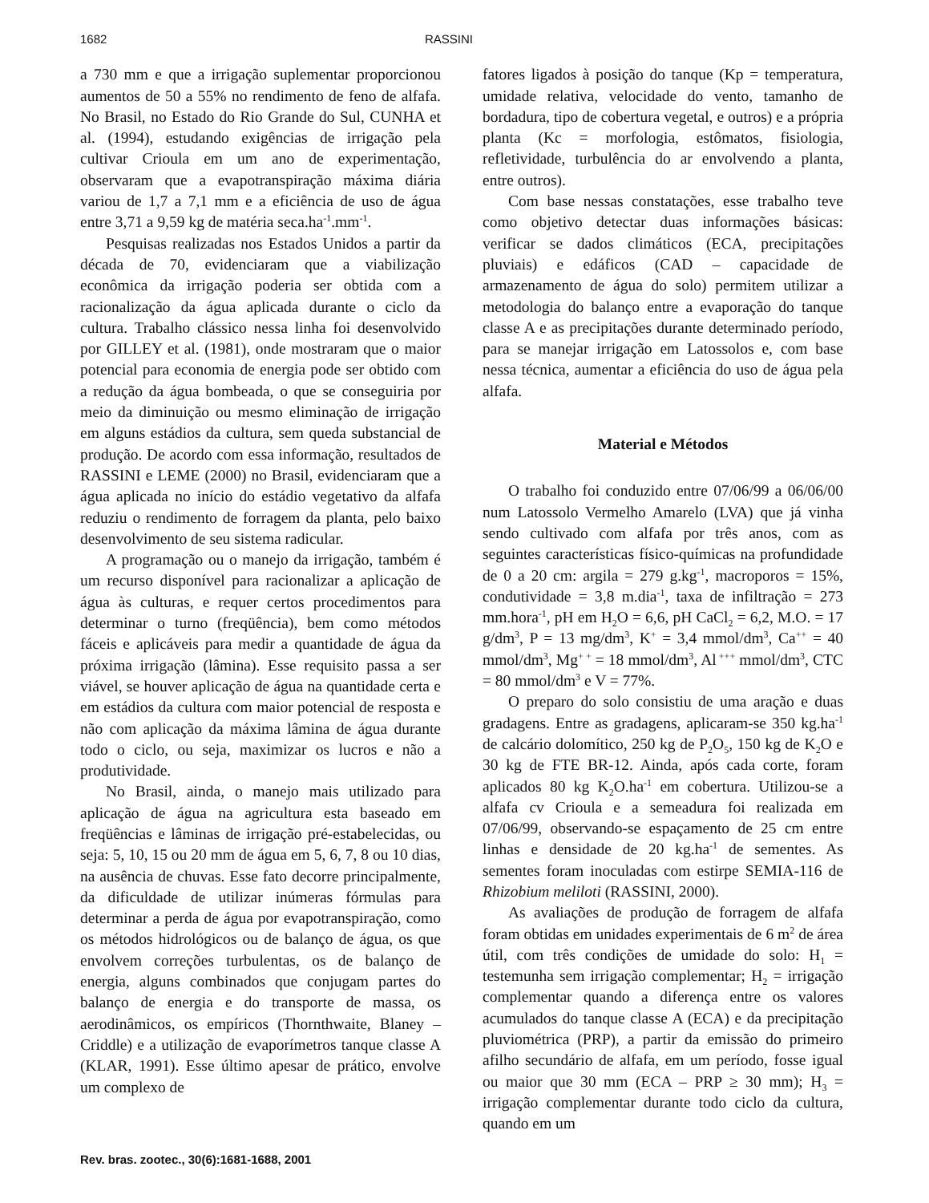1682 RASSINI
a 730 mm e que a irrigação suplementar proporcionou aumentos de 50 a 55% no rendimento de feno de alfafa. No Brasil, no Estado do Rio Grande do Sul, CUNHA et al. (1994), estudando exigências de irrigação pela cultivar Crioula em um ano de experimentação, observaram que a evapotranspiração máxima diária variou de 1,7 a 7,1 mm e a eficiência de uso de água entre 3,71 a 9,59 kg de matéria seca.ha<sup>-1</sup>.mm<sup>-1</sup>.
Pesquisas realizadas nos Estados Unidos a partir da década de 70, evidenciaram que a viabilização econômica da irrigação poderia ser obtida com a racionalização da água aplicada durante o ciclo da cultura. Trabalho clássico nessa linha foi desenvolvido por GILLEY et al. (1981), onde mostraram que o maior potencial para economia de energia pode ser obtido com a redução da água bombeada, o que se conseguiria por meio da diminuição ou mesmo eliminação de irrigação em alguns estádios da cultura, sem queda substancial de produção. De acordo com essa informação, resultados de RASSINI e LEME (2000) no Brasil, evidenciaram que a água aplicada no início do estádio vegetativo da alfafa reduziu o rendimento de forragem da planta, pelo baixo desenvolvimento de seu sistema radicular.
A programação ou o manejo da irrigação, também é um recurso disponível para racionalizar a aplicação de água às culturas, e requer certos procedimentos para determinar o turno (freqüência), bem como métodos fáceis e aplicáveis para medir a quantidade de água da próxima irrigação (lâmina). Esse requisito passa a ser viável, se houver aplicação de água na quantidade certa e em estádios da cultura com maior potencial de resposta e não com aplicação da máxima lâmina de água durante todo o ciclo, ou seja, maximizar os lucros e não a produtividade.
No Brasil, ainda, o manejo mais utilizado para aplicação de água na agricultura esta baseado em freqüências e lâminas de irrigação pré-estabelecidas, ou seja: 5, 10, 15 ou 20 mm de água em 5, 6, 7, 8 ou 10 dias, na ausência de chuvas. Esse fato decorre principalmente, da dificuldade de utilizar inúmeras fórmulas para determinar a perda de água por evapotranspiração, como os métodos hidrológicos ou de balanço de água, os que envolvem correções turbulentas, os de balanço de energia, alguns combinados que conjugam partes do balanço de energia e do transporte de massa, os aerodinâmicos, os empíricos (Thornthwaite, Blaney – Criddle) e a utilização de evaporímetros tanque classe A (KLAR, 1991). Esse último apesar de prático, envolve um complexo de
fatores ligados à posição do tanque (Kp = temperatura, umidade relativa, velocidade do vento, tamanho de bordadura, tipo de cobertura vegetal, e outros) e a própria planta (Kc = morfologia, estômatos, fisiologia, refletividade, turbulência do ar envolvendo a planta, entre outros).
Com base nessas constatações, esse trabalho teve como objetivo detectar duas informações básicas: verificar se dados climáticos (ECA, precipitações pluviais) e edáficos (CAD – capacidade de armazenamento de água do solo) permitem utilizar a metodologia do balanço entre a evaporação do tanque classe A e as precipitações durante determinado período, para se manejar irrigação em Latossolos e, com base nessa técnica, aumentar a eficiência do uso de água pela alfafa.
Material e Métodos
O trabalho foi conduzido entre 07/06/99 a 06/06/00 num Latossolo Vermelho Amarelo (LVA) que já vinha sendo cultivado com alfafa por três anos, com as seguintes características físico-químicas na profundidade de 0 a 20 cm: argila = 279 g.kg<sup>-1</sup>, macroporos = 15%, condutividade = 3,8 m.dia<sup>-1</sup>, taxa de infiltração = 273 mm.hora<sup>-1</sup>, pH em H<sub>2</sub>O = 6,6, pH CaCl<sub>2</sub> = 6,2, M.O. = 17 g/dm<sup>3</sup>, P = 13 mg/dm<sup>3</sup>, K<sup>+</sup> = 3,4 mmol/dm<sup>3</sup>, Ca<sup>++</sup> = 40 mmol/dm<sup>3</sup>, Mg<sup>+ +</sup> = 18 mmol/dm<sup>3</sup>, Al<sup>+++</sup> mmol/dm<sup>3</sup>, CTC = 80 mmol/dm<sup>3</sup> e V = 77%.
O preparo do solo consistiu de uma aração e duas gradagens. Entre as gradagens, aplicaram-se 350 kg.ha<sup>-1</sup> de calcário dolomítico, 250 kg de P<sub>2</sub>O<sub>5</sub>, 150 kg de K<sub>2</sub>O e 30 kg de FTE BR-12. Ainda, após cada corte, foram aplicados 80 kg K<sub>2</sub>O.ha<sup>-1</sup> em cobertura. Utilizou-se a alfafa cv Crioula e a semeadura foi realizada em 07/06/99, observando-se espaçamento de 25 cm entre linhas e densidade de 20 kg.ha<sup>-1</sup> de sementes. As sementes foram inoculadas com estirpe SEMIA-116 de Rhizobium meliloti (RASSINI, 2000).
As avaliações de produção de forragem de alfafa foram obtidas em unidades experimentais de 6 m<sup>2</sup> de área útil, com três condições de umidade do solo: H<sub>1</sub> = testemunha sem irrigação complementar; H<sub>2</sub> = irrigação complementar quando a diferença entre os valores acumulados do tanque classe A (ECA) e da precipitação pluviométrica (PRP), a partir da emissão do primeiro afilho secundário de alfafa, em um período, fosse igual ou maior que 30 mm (ECA – PRP ≥ 30 mm); H<sub>3</sub> = irrigação complementar durante todo ciclo da cultura, quando em um
Rev. bras. zootec., 30(6):1681-1688, 2001